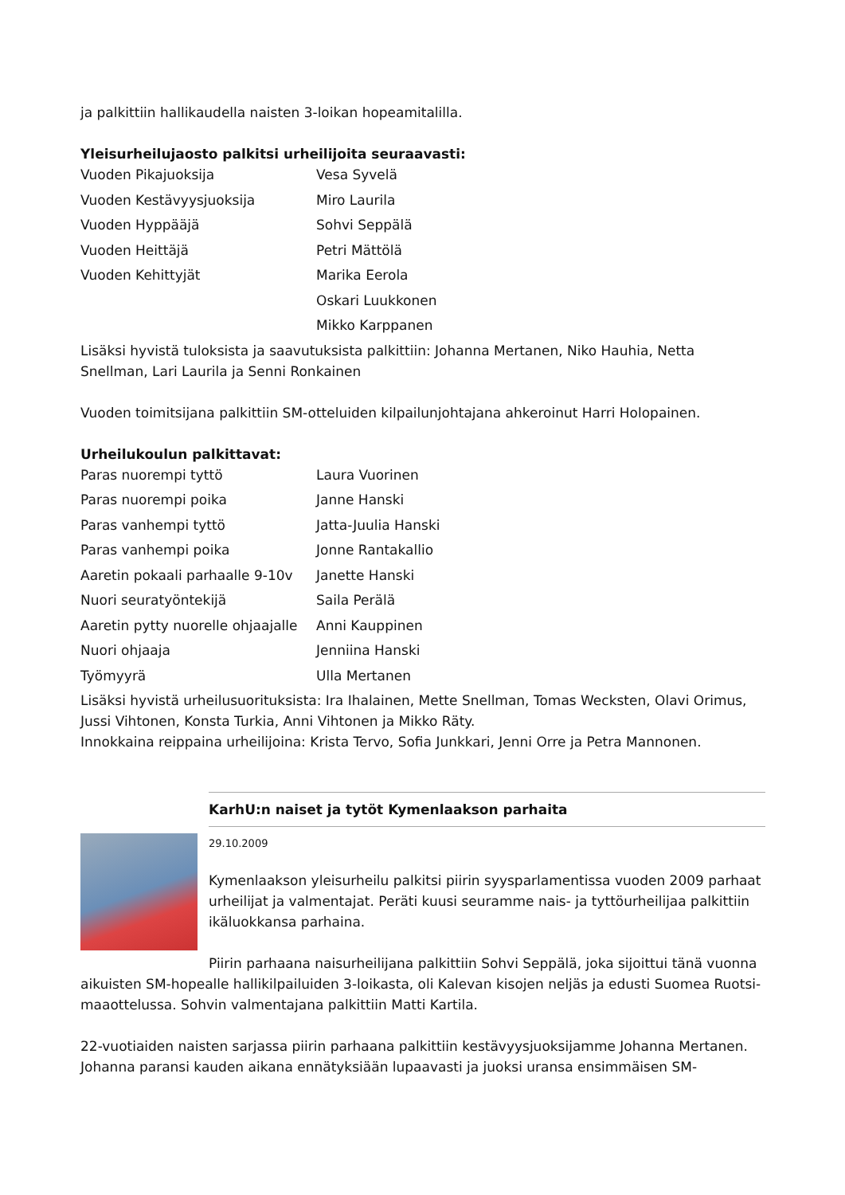ja palkittiin hallikaudella naisten 3-loikan hopeamitalilla.
Yleisurheilujaosto palkitsi urheilijoita seuraavasti:
| Vuoden Pikajuoksija | Vesa Syvelä |
| Vuoden Kestävyysjuoksija | Miro Laurila |
| Vuoden Hyppääjä | Sohvi Seppälä |
| Vuoden Heittäjä | Petri Mättölä |
| Vuoden Kehittyjät | Marika Eerola |
| | Oskari Luukkonen |
| | Mikko Karppanen |
Lisäksi hyvistä tuloksista ja saavutuksista palkittiin: Johanna Mertanen, Niko Hauhia, Netta Snellman, Lari Laurila ja Senni Ronkainen
Vuoden toimitsijana palkittiin SM-otteluiden kilpailunjohtajana ahkeroinut Harri Holopainen.
Urheilukoulun palkittavat:
| Paras nuorempi tyttö | Laura Vuorinen |
| Paras nuorempi poika | Janne Hanski |
| Paras vanhempi tyttö | Jatta-Juulia Hanski |
| Paras vanhempi poika | Jonne Rantakallio |
| Aaretin pokaali parhaalle 9-10v | Janette Hanski |
| Nuori seuratyöntekijä | Saila Perälä |
| Aaretin pytty nuorelle ohjaajalle | Anni Kauppinen |
| Nuori ohjaaja | Jenniina Hanski |
| Työmyyrä | Ulla Mertanen |
Lisäksi hyvistä urheilusuorituksista: Ira Ihalainen, Mette Snellman, Tomas Wecksten, Olavi Orimus, Jussi Vihtonen, Konsta Turkia, Anni Vihtonen ja Mikko Räty.
Innokkaina reippaina urheilijoina: Krista Tervo, Sofia Junkkari, Jenni Orre ja Petra Mannonen.
KarhU:n naiset ja tytöt Kymenlaakson parhaita
29.10.2009
Kymenlaakson yleisurheilu palkitsi piirin syysparlamentissa vuoden 2009 parhaat urheilijat ja valmentajat. Peräti kuusi seuramme nais- ja tyttöurheilijaa palkittiin ikäluokkansa parhaina.
Piirin parhaana naisurheilijana palkittiin Sohvi Seppälä, joka sijoittui tänä vuonna aikuisten SM-hopealle hallikilpailuiden 3-loikasta, oli Kalevan kisojen neljäs ja edusti Suomea Ruotsi-maaottelussa. Sohvin valmentajana palkittiin Matti Kartila.
22-vuotiaiden naisten sarjassa piirin parhaana palkittiin kestävyysjuoksijamme Johanna Mertanen. Johanna paransi kauden aikana ennätyksiään lupaavasti ja juoksi uransa ensimmäisen SM-